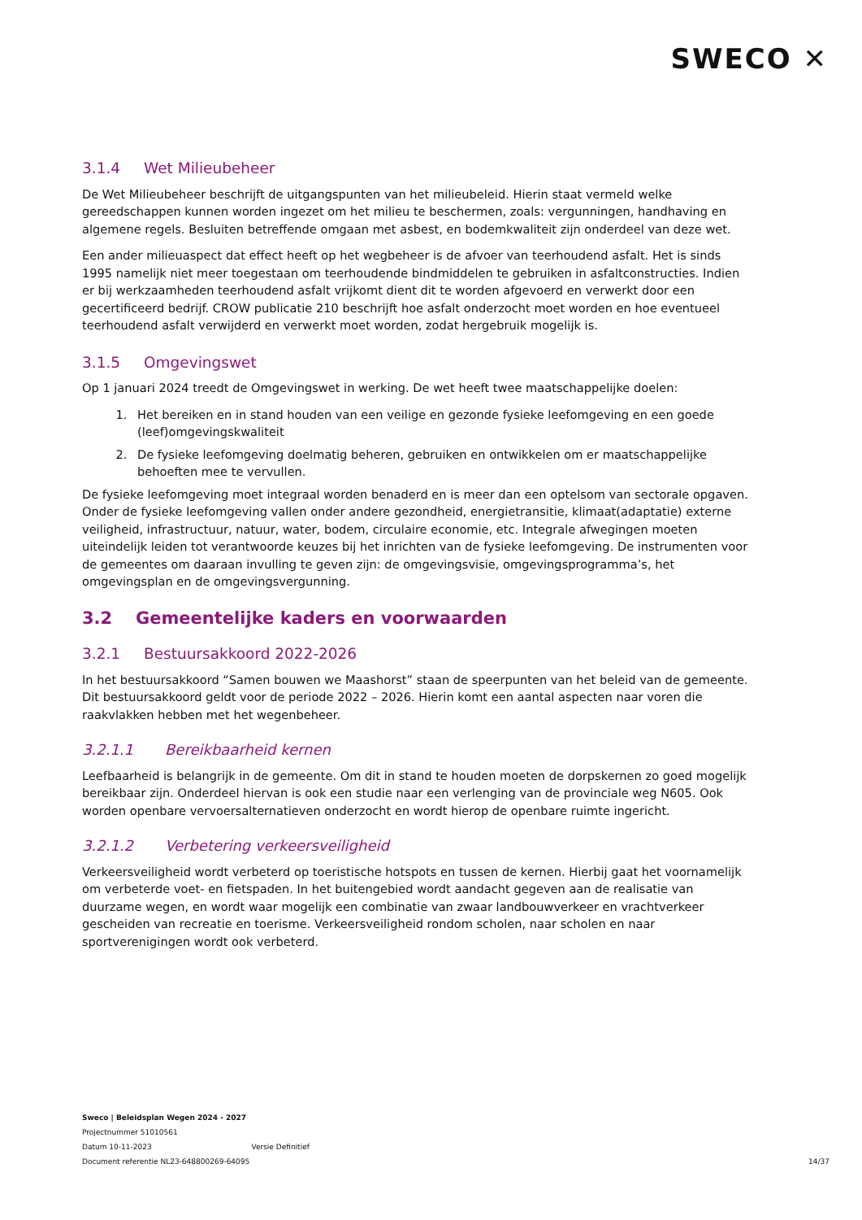SWECO ✕
3.1.4 Wet Milieubeheer
De Wet Milieubeheer beschrijft de uitgangspunten van het milieubeleid. Hierin staat vermeld welke gereedschappen kunnen worden ingezet om het milieu te beschermen, zoals: vergunningen, handhaving en algemene regels. Besluiten betreffende omgaan met asbest, en bodemkwaliteit zijn onderdeel van deze wet.
Een ander milieuaspect dat effect heeft op het wegbeheer is de afvoer van teerhoudend asfalt. Het is sinds 1995 namelijk niet meer toegestaan om teerhoudende bindmiddelen te gebruiken in asfaltconstructies. Indien er bij werkzaamheden teerhoudend asfalt vrijkomt dient dit te worden afgevoerd en verwerkt door een gecertificeerd bedrijf. CROW publicatie 210 beschrijft hoe asfalt onderzocht moet worden en hoe eventueel teerhoudend asfalt verwijderd en verwerkt moet worden, zodat hergebruik mogelijk is.
3.1.5 Omgevingswet
Op 1 januari 2024 treedt de Omgevingswet in werking. De wet heeft twee maatschappelijke doelen:
1. Het bereiken en in stand houden van een veilige en gezonde fysieke leefomgeving en een goede (leef)omgevingskwaliteit
2. De fysieke leefomgeving doelmatig beheren, gebruiken en ontwikkelen om er maatschappelijke behoeften mee te vervullen.
De fysieke leefomgeving moet integraal worden benaderd en is meer dan een optelsom van sectorale opgaven. Onder de fysieke leefomgeving vallen onder andere gezondheid, energietransitie, klimaat(adaptatie) externe veiligheid, infrastructuur, natuur, water, bodem, circulaire economie, etc. Integrale afwegingen moeten uiteindelijk leiden tot verantwoorde keuzes bij het inrichten van de fysieke leefomgeving. De instrumenten voor de gemeentes om daaraan invulling te geven zijn: de omgevingsvisie, omgevingsprogramma’s, het omgevingsplan en de omgevingsvergunning.
3.2 Gemeentelijke kaders en voorwaarden
3.2.1 Bestuursakkoord 2022-2026
In het bestuursakkoord “Samen bouwen we Maashorst” staan de speerpunten van het beleid van de gemeente. Dit bestuursakkoord geldt voor de periode 2022 – 2026. Hierin komt een aantal aspecten naar voren die raakvlakken hebben met het wegenbeheer.
3.2.1.1 Bereikbaarheid kernen
Leefbaarheid is belangrijk in de gemeente. Om dit in stand te houden moeten de dorpskernen zo goed mogelijk bereikbaar zijn. Onderdeel hiervan is ook een studie naar een verlenging van de provinciale weg N605. Ook worden openbare vervoersalternatieven onderzocht en wordt hierop de openbare ruimte ingericht.
3.2.1.2 Verbetering verkeersveiligheid
Verkeersveiligheid wordt verbeterd op toeristische hotspots en tussen de kernen. Hierbij gaat het voornamelijk om verbeterde voet- en fietspaden. In het buitengebied wordt aandacht gegeven aan de realisatie van duurzame wegen, en wordt waar mogelijk een combinatie van zwaar landbouwverkeer en vrachtverkeer gescheiden van recreatie en toerisme. Verkeersveiligheid rondom scholen, naar scholen en naar sportverenigingen wordt ook verbeterd.
Sweco | Beleidsplan Wegen 2024 - 2027
Projectnummer 51010561
Datum 10-11-2023 Versie Definitief
Document referentie NL23-648800269-64095
14/37